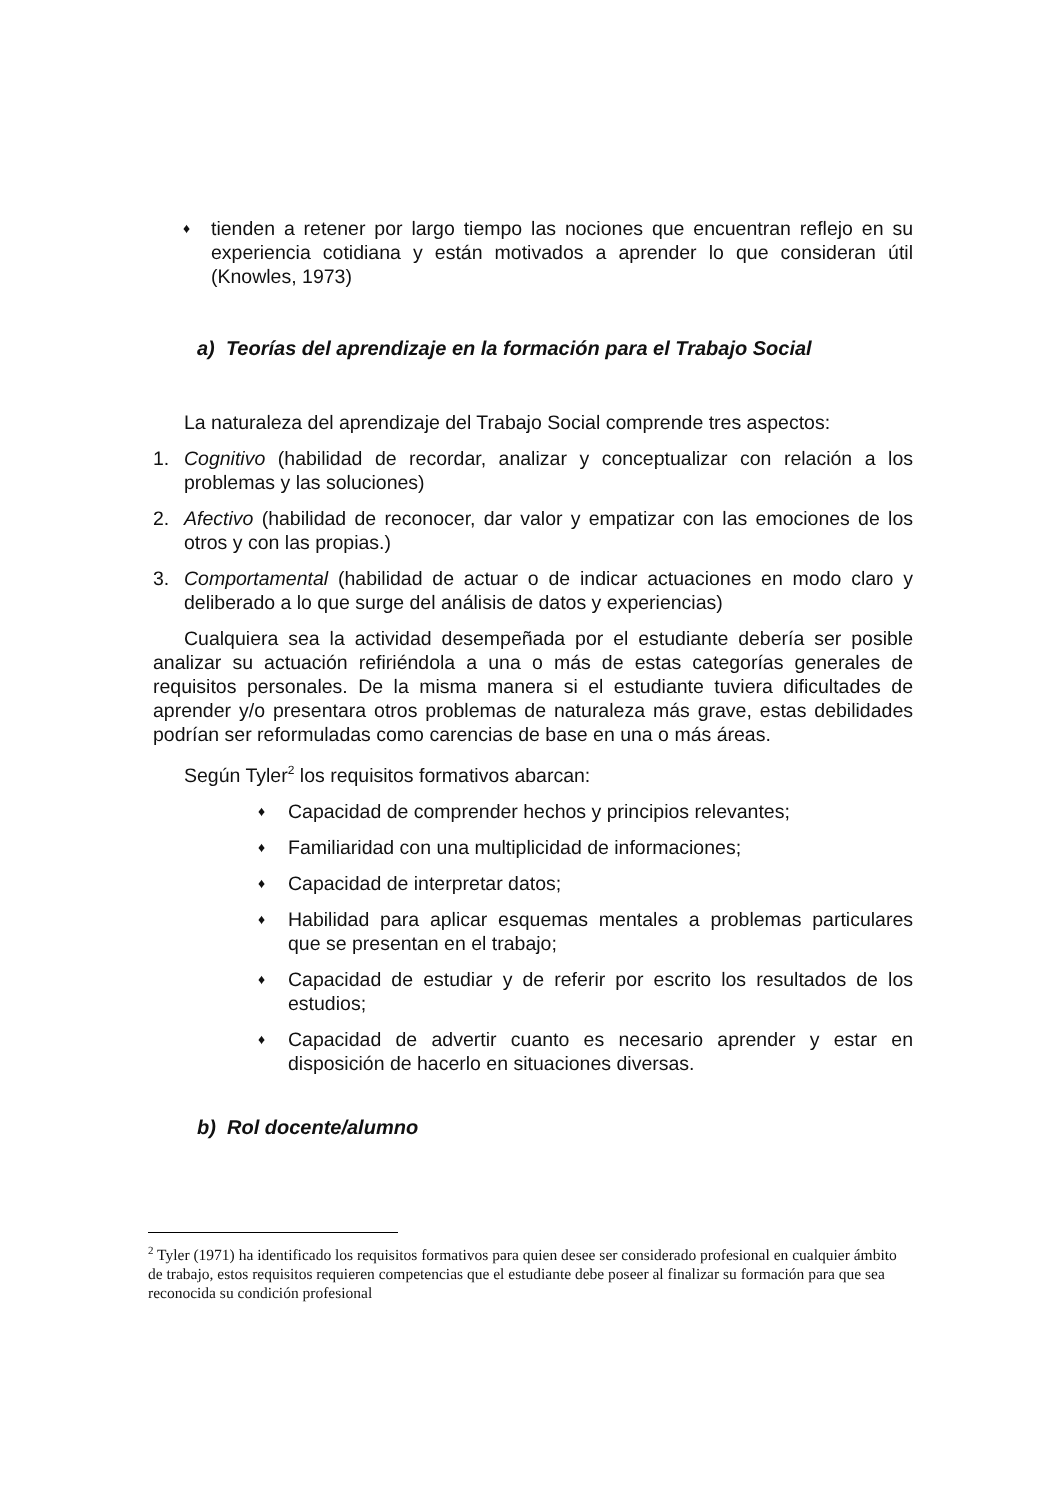♦
tienden a retener por largo tiempo las nociones que encuentran reflejo en su experiencia cotidiana y están motivados a aprender lo que consideran útil (Knowles, 1973)
a) Teorías del aprendizaje en la formación para el Trabajo Social
La naturaleza del aprendizaje del Trabajo Social comprende tres aspectos:
1. Cognitivo (habilidad de recordar, analizar y conceptualizar con relación a los problemas y las soluciones)
2. Afectivo (habilidad de reconocer, dar valor y empatizar con las emociones de los otros y con las propias.)
3. Comportamental (habilidad de actuar o de indicar actuaciones en modo claro y deliberado a lo que surge del análisis de datos y experiencias)
Cualquiera sea la actividad desempeñada por el estudiante debería ser posible analizar su actuación refiriéndola a una o más de estas categorías generales de requisitos personales. De la misma manera si el estudiante tuviera dificultades de aprender y/o presentara otros problemas de naturaleza más grave, estas debilidades podrían ser reformuladas como carencias de base en una o más áreas.
Según Tyler<sup>2</sup> los requisitos formativos abarcan:
♦
Capacidad de comprender hechos y principios relevantes;
♦
Familiaridad con una multiplicidad de informaciones;
♦
Capacidad de interpretar datos;
♦
Habilidad para aplicar esquemas mentales a problemas particulares que se presentan en el trabajo;
♦
Capacidad de estudiar y de referir por escrito los resultados de los estudios;
♦
Capacidad de advertir cuanto es necesario aprender y estar en disposición de hacerlo en situaciones diversas.
b) Rol docente/alumno
<sup>2</sup> Tyler (1971) ha identificado los requisitos formativos para quien desee ser considerado profesional en cualquier ámbito de trabajo, estos requisitos requieren competencias que el estudiante debe poseer al finalizar su formación para que sea reconocida su condición profesional